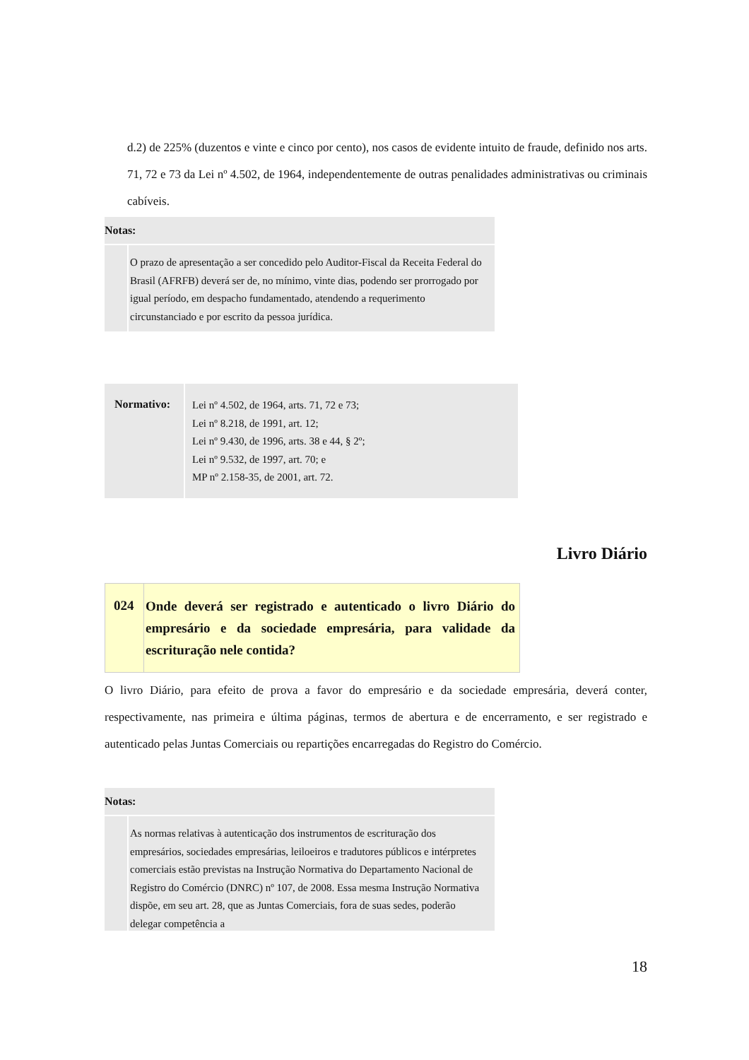d.2) de 225% (duzentos e vinte e cinco por cento), nos casos de evidente intuito de fraude, definido nos arts. 71, 72 e 73 da Lei nº 4.502, de 1964, independentemente de outras penalidades administrativas ou criminais cabíveis.
Notas:
O prazo de apresentação a ser concedido pelo Auditor-Fiscal da Receita Federal do Brasil (AFRFB) deverá ser de, no mínimo, vinte dias, podendo ser prorrogado por igual período, em despacho fundamentado, atendendo a requerimento circunstanciado e por escrito da pessoa jurídica.
| Normativo: | Lei nº 4.502, de 1964, arts. 71, 72 e 73; Lei nº 8.218, de 1991, art. 12; Lei nº 9.430, de 1996, arts. 38 e 44, § 2º; Lei nº 9.532, de 1997, art. 70; e MP nº 2.158-35, de 2001, art. 72. |
Livro Diário
| 024 | Onde deverá ser registrado e autenticado o livro Diário do empresário e da sociedade empresária, para validade da escrituração nele contida? |
O livro Diário, para efeito de prova a favor do empresário e da sociedade empresária, deverá conter, respectivamente, nas primeira e última páginas, termos de abertura e de encerramento, e ser registrado e autenticado pelas Juntas Comerciais ou repartições encarregadas do Registro do Comércio.
Notas:
As normas relativas à autenticação dos instrumentos de escrituração dos empresários, sociedades empresárias, leiloeiros e tradutores públicos e intérpretes comerciais estão previstas na Instrução Normativa do Departamento Nacional de Registro do Comércio (DNRC) nº 107, de 2008. Essa mesma Instrução Normativa dispõe, em seu art. 28, que as Juntas Comerciais, fora de suas sedes, poderão delegar competência a
18